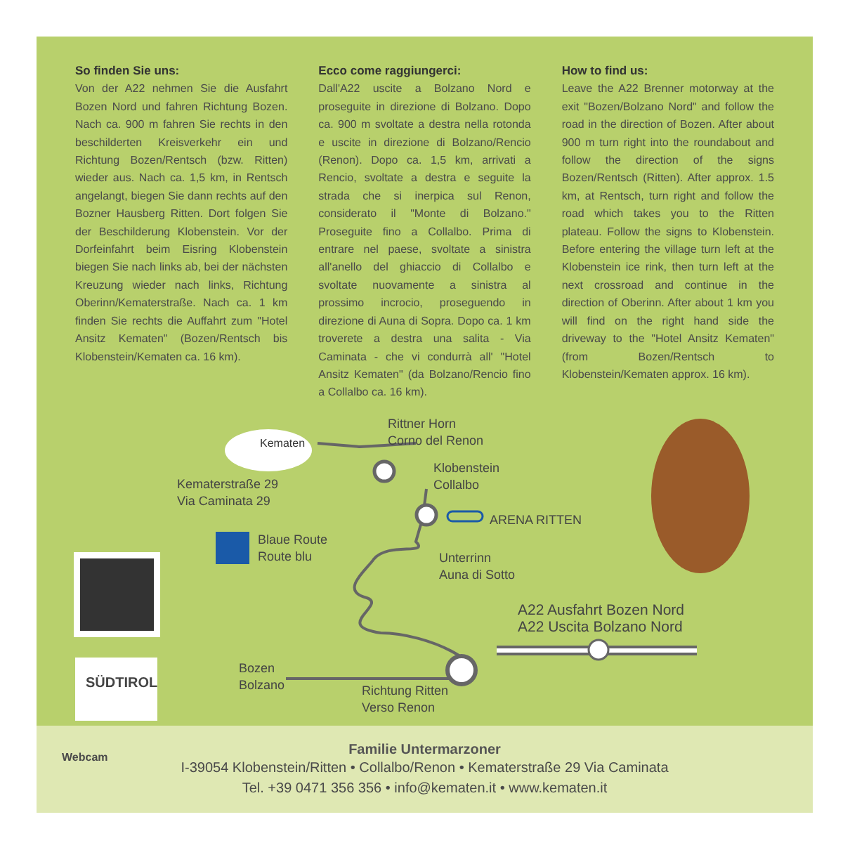So finden Sie uns:
Von der A22 nehmen Sie die Ausfahrt Bozen Nord und fahren Richtung Bozen. Nach ca. 900 m fahren Sie rechts in den beschilderten Kreisverkehr ein und Richtung Bozen/Rentsch (bzw. Ritten) wieder aus. Nach ca. 1,5 km, in Rentsch angelangt, biegen Sie dann rechts auf den Bozner Hausberg Ritten. Dort folgen Sie der Beschilderung Klobenstein. Vor der Dorfeinfahrt beim Eisring Klobenstein biegen Sie nach links ab, bei der nächsten Kreuzung wieder nach links, Richtung Oberinn/Kematerstraße. Nach ca. 1 km finden Sie rechts die Auffahrt zum "Hotel Ansitz Kematen" (Bozen/Rentsch bis Klobenstein/Kematen ca. 16 km).
Ecco come raggiungerci:
Dall'A22 uscite a Bolzano Nord e proseguite in direzione di Bolzano. Dopo ca. 900 m svoltate a destra nella rotonda e uscite in direzione di Bolzano/Rencio (Renon). Dopo ca. 1,5 km, arrivati a Rencio, svoltate a destra e seguite la strada che si inerpica sul Renon, considerato il "Monte di Bolzano." Proseguite fino a Collalbo. Prima di entrare nel paese, svoltate a sinistra all'anello del ghiaccio di Collalbo e svoltate nuovamente a sinistra al prossimo incrocio, proseguendo in direzione di Auna di Sopra. Dopo ca. 1 km troverete a destra una salita - Via Caminata - che vi condurrà all' "Hotel Ansitz Kematen" (da Bolzano/Rencio fino a Collalbo ca. 16 km).
How to find us:
Leave the A22 Brenner motorway at the exit "Bozen/Bolzano Nord" and follow the road in the direction of Bozen. After about 900 m turn right into the roundabout and follow the direction of the signs Bozen/Rentsch (Ritten). After approx. 1.5 km, at Rentsch, turn right and follow the road which takes you to the Ritten plateau. Follow the signs to Klobenstein. Before entering the village turn left at the Klobenstein ice rink, then turn left at the next crossroad and continue in the direction of Oberinn. After about 1 km you will find on the right hand side the driveway to the "Hotel Ansitz Kematen" (from Bozen/Rentsch to Klobenstein/Kematen approx. 16 km).
Kematen
Rittner Horn
Corno del Renon
Klobenstein
Collalbo
ARENA RITTEN
Kematerstraße 29
Via Caminata 29
Blaue Route
Route blu
Unterrinn
Auna di Sotto
A22 Ausfahrt Bozen Nord
A22 Uscita Bolzano Nord
Bozen
Bolzano
Richtung Ritten
Verso Renon
SÜDTIROL
Webcam
Familie Untermarzoner
I-39054 Klobenstein/Ritten • Collalbo/Renon • Kematerstraße 29 Via Caminata
Tel. +39 0471 356 356 • info@kematen.it • www.kematen.it